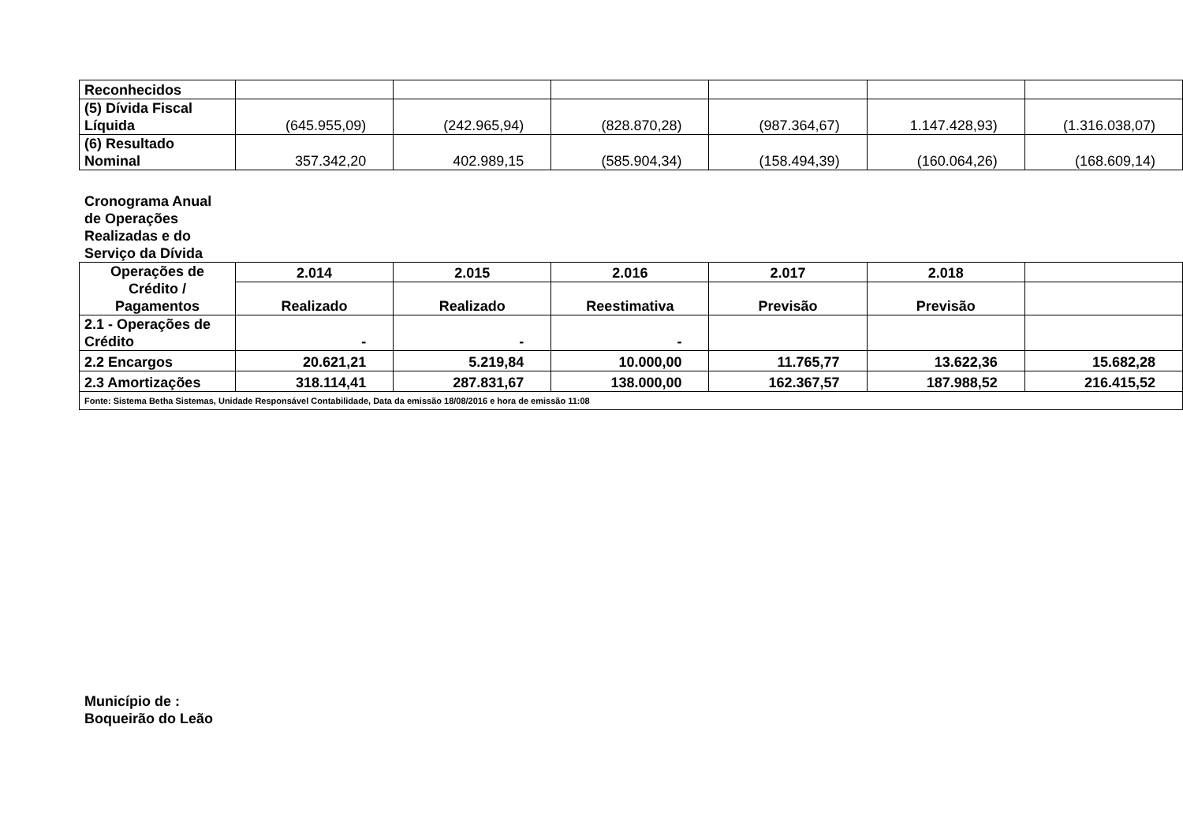| Reconhecidos | | | | | | |
| (5) Dívida Fiscal Líquida | (645.955,09) | (242.965,94) | (828.870,28) | (987.364,67) | 1.147.428,93) | (1.316.038,07) |
| (6) Resultado Nominal | 357.342,20 | 402.989,15 | (585.904,34) | (158.494,39) | (160.064,26) | (168.609,14) |
Cronograma Anual
de Operações
Realizadas e do
Serviço da Dívida
| Operações de Crédito / Pagamentos | 2.014 | 2.015 | 2.016 | 2.017 | 2.018 | |
| --- | --- | --- | --- | --- | --- | --- |
| | Realizado | Realizado | Reestimativa | Previsão | Previsão | |
| 2.1 - Operações de Crédito | - | - | - | | | |
| 2.2 Encargos | 20.621,21 | 5.219,84 | 10.000,00 | 11.765,77 | 13.622,36 | 15.682,28 |
| 2.3 Amortizações | 318.114,41 | 287.831,67 | 138.000,00 | 162.367,57 | 187.988,52 | 216.415,52 |
| Fonte: Sistema Betha Sistemas, Unidade Responsável Contabilidade, Data da emissão 18/08/2016 e hora de emissão 11:08 | | | | | | |
Município de :
Boqueirão do Leão